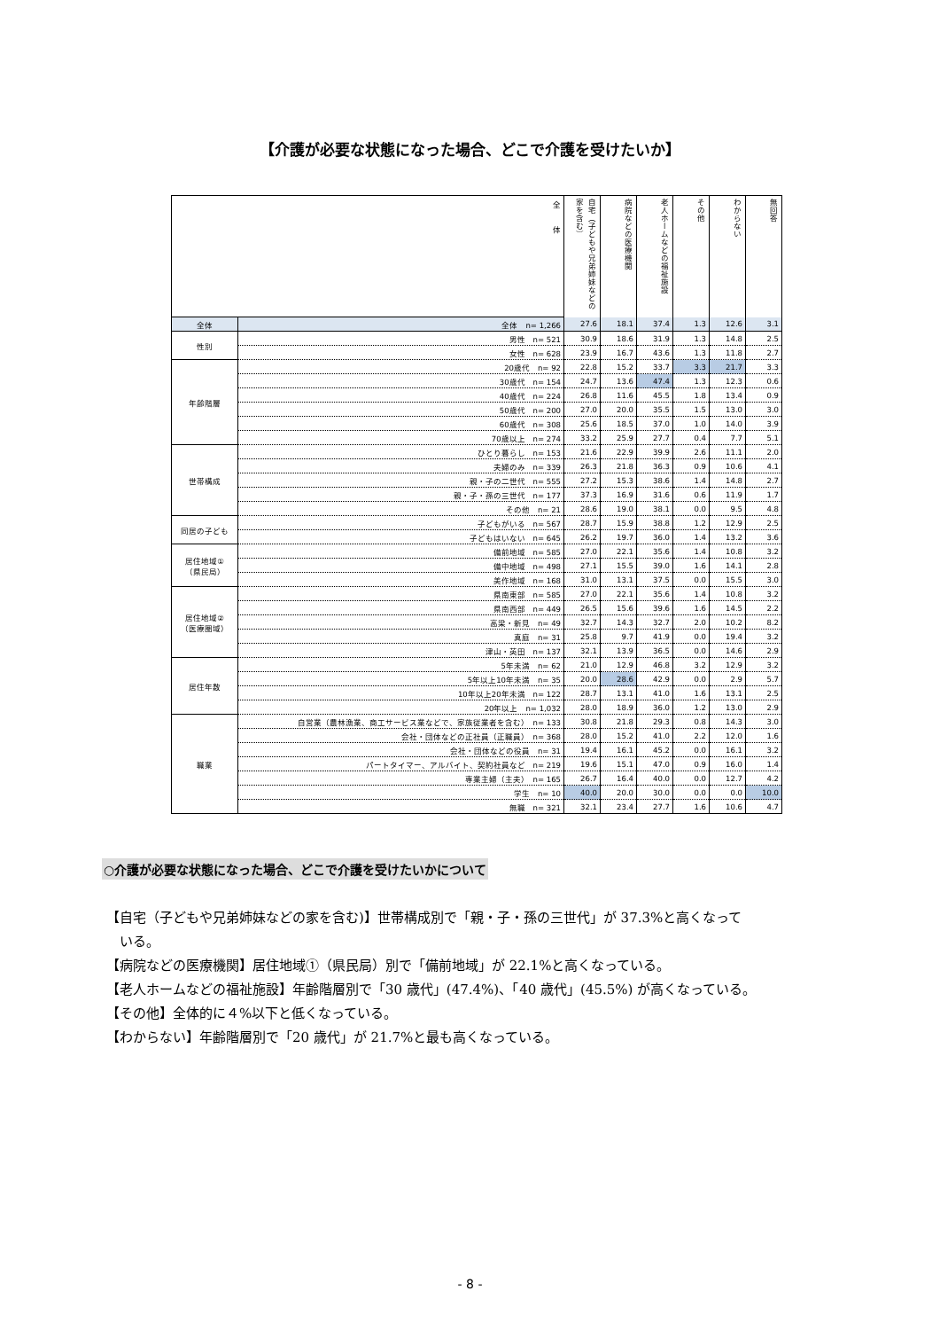【介護が必要な状態になった場合、どこで介護を受けたいか】
| 全 体 | | 自宅（子どもや兄弟姉妹などの家を含む） | 病院などの医療機関 | 老人ホームなどの福祉施設 | その他 | わからない | 無回答 |
| --- | --- | --- | --- | --- | --- | --- | --- |
| 全体 | 全体 n= 1,266 | 27.6 | 18.1 | 37.4 | 1.3 | 12.6 | 3.1 |
| 性別 | 男性 n= 521 | 30.9 | 18.6 | 31.9 | 1.3 | 14.8 | 2.5 |
| | 女性 n= 628 | 23.9 | 16.7 | 43.6 | 1.3 | 11.8 | 2.7 |
| 年齢階層 | 20歳代 n= 92 | 22.8 | 15.2 | 33.7 | 3.3 | 21.7 | 3.3 |
| | 30歳代 n= 154 | 24.7 | 13.6 | 47.4 | 1.3 | 12.3 | 0.6 |
| | 40歳代 n= 224 | 26.8 | 11.6 | 45.5 | 1.8 | 13.4 | 0.9 |
| | 50歳代 n= 200 | 27.0 | 20.0 | 35.5 | 1.5 | 13.0 | 3.0 |
| | 60歳代 n= 308 | 25.6 | 18.5 | 37.0 | 1.0 | 14.0 | 3.9 |
| | 70歳以上 n= 274 | 33.2 | 25.9 | 27.7 | 0.4 | 7.7 | 5.1 |
| 世帯構成 | ひとり暮らし n= 153 | 21.6 | 22.9 | 39.9 | 2.6 | 11.1 | 2.0 |
| | 夫婦のみ n= 339 | 26.3 | 21.8 | 36.3 | 0.9 | 10.6 | 4.1 |
| | 親・子の二世代 n= 555 | 27.2 | 15.3 | 38.6 | 1.4 | 14.8 | 2.7 |
| | 親・子・孫の三世代 n= 177 | 37.3 | 16.9 | 31.6 | 0.6 | 11.9 | 1.7 |
| | その他 n= 21 | 28.6 | 19.0 | 38.1 | 0.0 | 9.5 | 4.8 |
| 同居の子ども | 子どもがいる n= 567 | 28.7 | 15.9 | 38.8 | 1.2 | 12.9 | 2.5 |
| | 子どもはいない n= 645 | 26.2 | 19.7 | 36.0 | 1.4 | 13.2 | 3.6 |
| 居住地域① （県民局） | 備前地域 n= 585 | 27.0 | 22.1 | 35.6 | 1.4 | 10.8 | 3.2 |
| | 備中地域 n= 498 | 27.1 | 15.5 | 39.0 | 1.6 | 14.1 | 2.8 |
| | 美作地域 n= 168 | 31.0 | 13.1 | 37.5 | 0.0 | 15.5 | 3.0 |
| 居住地域② （医療圏域） | 県南東部 n= 585 | 27.0 | 22.1 | 35.6 | 1.4 | 10.8 | 3.2 |
| | 県南西部 n= 449 | 26.5 | 15.6 | 39.6 | 1.6 | 14.5 | 2.2 |
| | 高梁・新見 n= 49 | 32.7 | 14.3 | 32.7 | 2.0 | 10.2 | 8.2 |
| | 真庭 n= 31 | 25.8 | 9.7 | 41.9 | 0.0 | 19.4 | 3.2 |
| | 津山・英田 n= 137 | 32.1 | 13.9 | 36.5 | 0.0 | 14.6 | 2.9 |
| 居住年数 | 5年未満 n= 62 | 21.0 | 12.9 | 46.8 | 3.2 | 12.9 | 3.2 |
| | 5年以上10年未満 n= 35 | 20.0 | 28.6 | 42.9 | 0.0 | 2.9 | 5.7 |
| | 10年以上20年未満 n= 122 | 28.7 | 13.1 | 41.0 | 1.6 | 13.1 | 2.5 |
| | 20年以上 n= 1,032 | 28.0 | 18.9 | 36.0 | 1.2 | 13.0 | 2.9 |
| 職業 | 自営業（農林漁業、商工サービス業などで、家族従業者を含む） n= 133 | 30.8 | 21.8 | 29.3 | 0.8 | 14.3 | 3.0 |
| | 会社・団体などの正社員（正職員） n= 368 | 28.0 | 15.2 | 41.0 | 2.2 | 12.0 | 1.6 |
| | 会社・団体などの役員 n= 31 | 19.4 | 16.1 | 45.2 | 0.0 | 16.1 | 3.2 |
| | パートタイマー、アルバイト、契約社員など n= 219 | 19.6 | 15.1 | 47.0 | 0.9 | 16.0 | 1.4 |
| | 専業主婦（主夫） n= 165 | 26.7 | 16.4 | 40.0 | 0.0 | 12.7 | 4.2 |
| | 学生 n= 10 | 40.0 | 20.0 | 30.0 | 0.0 | 0.0 | 10.0 |
| | 無職 n= 321 | 32.1 | 23.4 | 27.7 | 1.6 | 10.6 | 4.7 |
○介護が必要な状態になった場合、どこで介護を受けたいかについて
【自宅（子どもや兄弟姉妹などの家を含む)】世帯構成別で「親・子・孫の三世代」が 37.3%と高くなって
　いる。
【病院などの医療機関】居住地域①（県民局）別で「備前地域」が 22.1%と高くなっている。
【老人ホームなどの福祉施設】年齢階層別で「30 歳代」(47.4%)、「40 歳代」(45.5%) が高くなっている。
【その他】全体的に４%以下と低くなっている。
【わからない】年齢階層別で「20 歳代」が 21.7%と最も高くなっている。
- 8 -